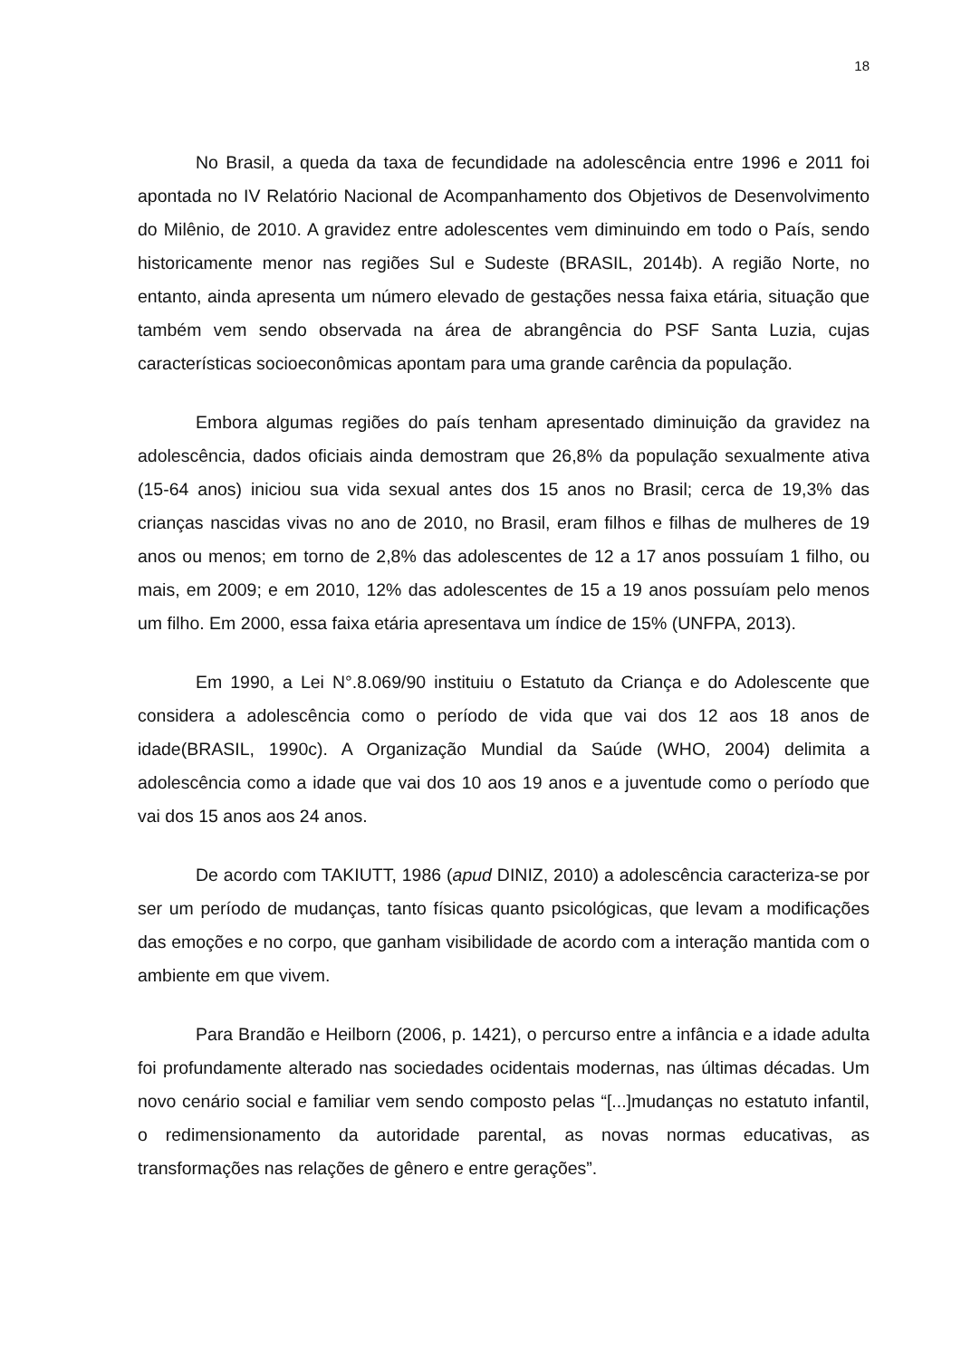18
No Brasil, a queda da taxa de fecundidade na adolescência entre 1996 e 2011 foi apontada no IV Relatório Nacional de Acompanhamento dos Objetivos de Desenvolvimento do Milênio, de 2010. A gravidez entre adolescentes vem diminuindo em todo o País, sendo historicamente menor nas regiões Sul e Sudeste (BRASIL, 2014b). A região Norte, no entanto, ainda apresenta um número elevado de gestações nessa faixa etária, situação que também vem sendo observada na área de abrangência do PSF Santa Luzia, cujas características socioeconômicas apontam para uma grande carência da população.
Embora algumas regiões do país tenham apresentado diminuição da gravidez na adolescência, dados oficiais ainda demostram que 26,8% da população sexualmente ativa (15-64 anos) iniciou sua vida sexual antes dos 15 anos no Brasil; cerca de 19,3% das crianças nascidas vivas no ano de 2010, no Brasil, eram filhos e filhas de mulheres de 19 anos ou menos; em torno de 2,8% das adolescentes de 12 a 17 anos possuíam 1 filho, ou mais, em 2009; e em 2010, 12% das adolescentes de 15 a 19 anos possuíam pelo menos um filho. Em 2000, essa faixa etária apresentava um índice de 15% (UNFPA, 2013).
Em 1990, a Lei N°.8.069/90 instituiu o Estatuto da Criança e do Adolescente que considera a adolescência como o período de vida que vai dos 12 aos 18 anos de idade(BRASIL, 1990c). A Organização Mundial da Saúde (WHO, 2004) delimita a adolescência como a idade que vai dos 10 aos 19 anos e a juventude como o período que vai dos 15 anos aos 24 anos.
De acordo com TAKIUTT, 1986 (apud DINIZ, 2010) a adolescência caracteriza-se por ser um período de mudanças, tanto físicas quanto psicológicas, que levam a modificações das emoções e no corpo, que ganham visibilidade de acordo com a interação mantida com o ambiente em que vivem.
Para Brandão e Heilborn (2006, p. 1421), o percurso entre a infância e a idade adulta foi profundamente alterado nas sociedades ocidentais modernas, nas últimas décadas. Um novo cenário social e familiar vem sendo composto pelas “[...]mudanças no estatuto infantil, o redimensionamento da autoridade parental, as novas normas educativas, as transformações nas relações de gênero e entre gerações”.